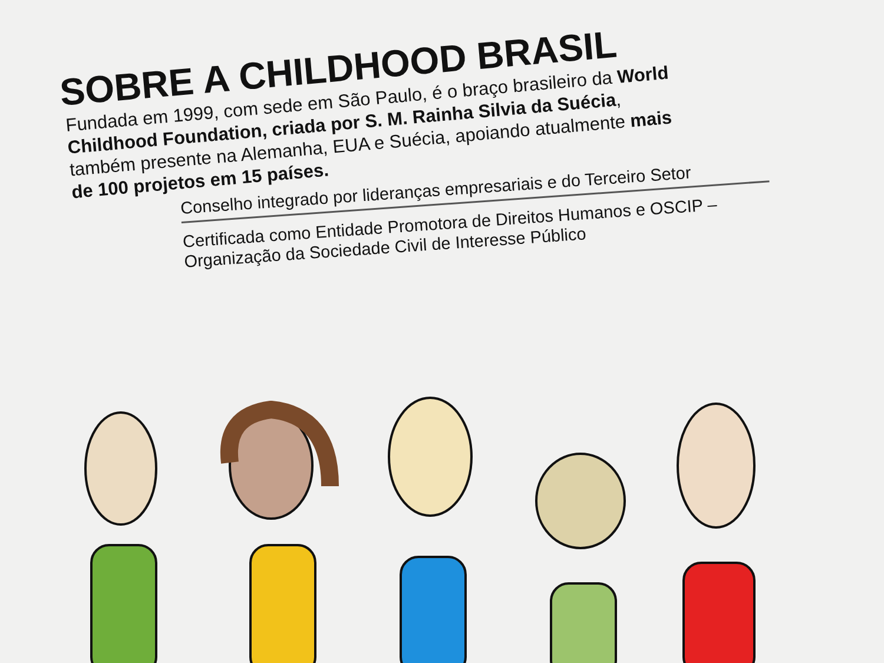SOBRE A CHILDHOOD BRASIL
Fundada em 1999, com sede em São Paulo, é o braço brasileiro da World Childhood Foundation, criada por S. M. Rainha Silvia da Suécia, também presente na Alemanha, EUA e Suécia, apoiando atualmente mais de 100 projetos em 15 países.
Conselho integrado por lideranças empresariais e do Terceiro Setor
Certificada como Entidade Promotora de Direitos Humanos e OSCIP – Organização da Sociedade Civil de Interesse Público